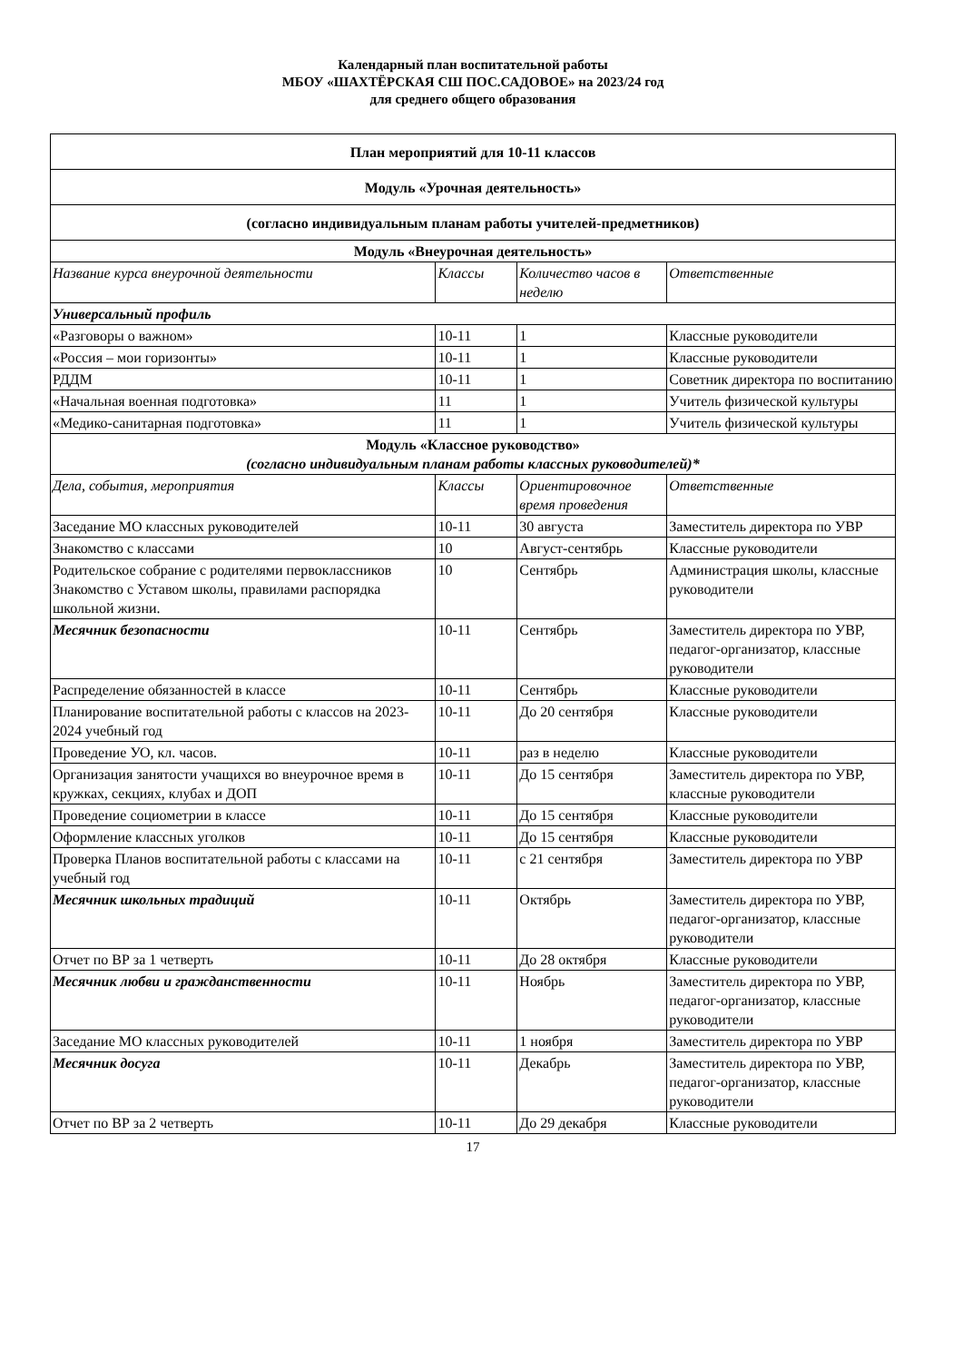Календарный план воспитательной работы
МБОУ «ШАХТЁРСКАЯ СШ ПОС.САДОВОЕ» на 2023/24 год
для среднего общего образования
| План мероприятий для 10-11 классов | | | |
| Модуль «Урочная деятельность» | | | |
| (согласно индивидуальным планам работы учителей-предметников) | | | |
| Модуль «Внеурочная деятельность» | | | |
| Название курса внеурочной деятельности | Классы | Количество часов в неделю | Ответственные |
| Универсальный профиль | | | |
| «Разговоры о важном» | 10-11 | 1 | Классные руководители |
| «Россия – мои горизонты» | 10-11 | 1 | Классные руководители |
| РДДМ | 10-11 | 1 | Советник директора по воспитанию |
| «Начальная военная подготовка» | 11 | 1 | Учитель физической культуры |
| «Медико-санитарная подготовка» | 11 | 1 | Учитель физической культуры |
| Модуль «Классное руководство» (согласно индивидуальным планам работы классных руководителей)* | | | |
| Дела, события, мероприятия | Классы | Ориентировочное время проведения | Ответственные |
| Заседание МО классных руководителей | 10-11 | 30 августа | Заместитель директора по УВР |
| Знакомство с классами | 10 | Август-сентябрь | Классные руководители |
| Родительское собрание с родителями первоклассников Знакомство с Уставом школы, правилами распорядка школьной жизни. | 10 | Сентябрь | Администрация школы, классные руководители |
| Месячник безопасности | 10-11 | Сентябрь | Заместитель директора по УВР, педагог-организатор, классные руководители |
| Распределение обязанностей в классе | 10-11 | Сентябрь | Классные руководители |
| Планирование воспитательной работы с классов на 2023-2024 учебный год | 10-11 | До 20 сентября | Классные руководители |
| Проведение УО, кл. часов. | 10-11 | раз в неделю | Классные руководители |
| Организация занятости учащихся во внеурочное время в кружках, секциях, клубах и ДОП | 10-11 | До 15 сентября | Заместитель директора по УВР, классные руководители |
| Проведение социометрии в классе | 10-11 | До 15 сентября | Классные руководители |
| Оформление классных уголков | 10-11 | До 15 сентября | Классные руководители |
| Проверка Планов воспитательной работы с классами на учебный год | 10-11 | с 21 сентября | Заместитель директора по УВР |
| Месячник школьных традиций | 10-11 | Октябрь | Заместитель директора по УВР, педагог-организатор, классные руководители |
| Отчет по ВР за 1 четверть | 10-11 | До 28 октября | Классные руководители |
| Месячник любви и гражданственности | 10-11 | Ноябрь | Заместитель директора по УВР, педагог-организатор, классные руководители |
| Заседание МО классных руководителей | 10-11 | 1 ноября | Заместитель директора по УВР |
| Месячник досуга | 10-11 | Декабрь | Заместитель директора по УВР, педагог-организатор, классные руководители |
| Отчет по ВР за 2 четверть | 10-11 | До 29 декабря | Классные руководители |
17